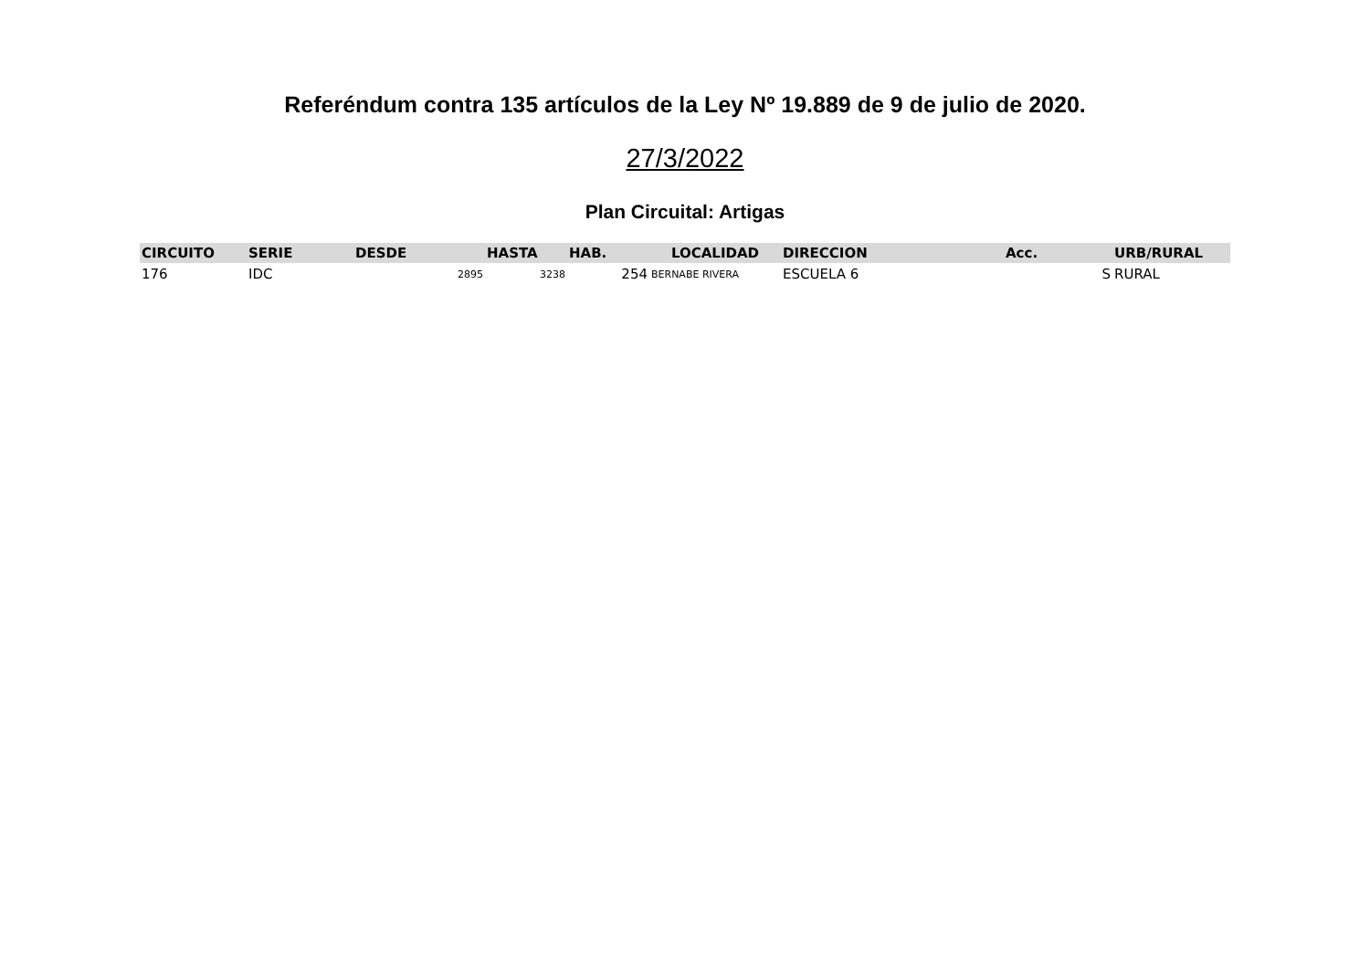Referéndum contra 135 artículos de la Ley Nº 19.889 de 9 de julio de 2020.
27/3/2022
Plan Circuital: Artigas
| CIRCUITO | SERIE | DESDE | HASTA | HAB. | LOCALIDAD | DIRECCION | Acc. | URB/RURAL |
| --- | --- | --- | --- | --- | --- | --- | --- | --- |
| 176 | IDC | 2895 | 3238 | 254 | BERNABE RIVERA | ESCUELA 6 | S | RURAL |